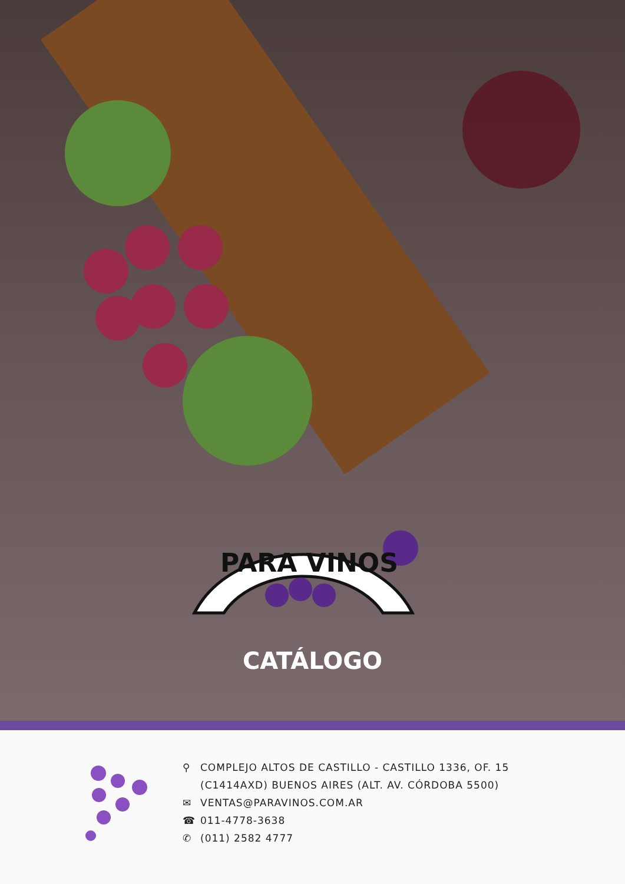PARA VINOS
CATÁLOGO
⚲ COMPLEJO ALTOS DE CASTILLO - CASTILLO 1336, OF. 15
(C1414AXD) BUENOS AIRES (ALT. AV. CÓRDOBA 5500)
✉ VENTAS@PARAVINOS.COM.AR
☎ 011-4778-3638
✆ (011) 2582 4777